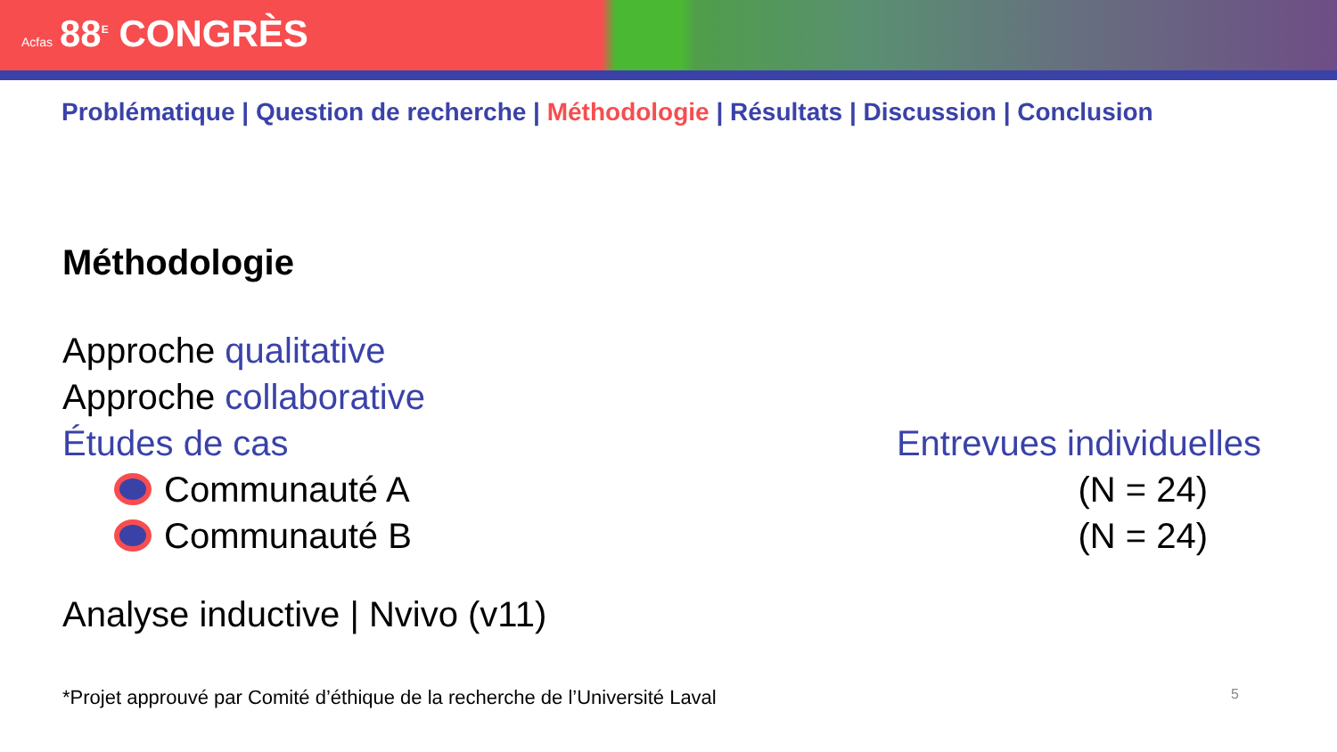Acfas 88<sup>E</sup> CONGRÈS
Problématique | Question de recherche | Méthodologie | Résultats | Discussion | Conclusion
Méthodologie
Approche qualitative
Approche collaborative
Études de cas Entrevues individuelles
Communauté A (N = 24)
Communauté B (N = 24)
Analyse inductive | Nvivo (v11)
*Projet approuvé par Comité d’éthique de la recherche de l’Université Laval 5